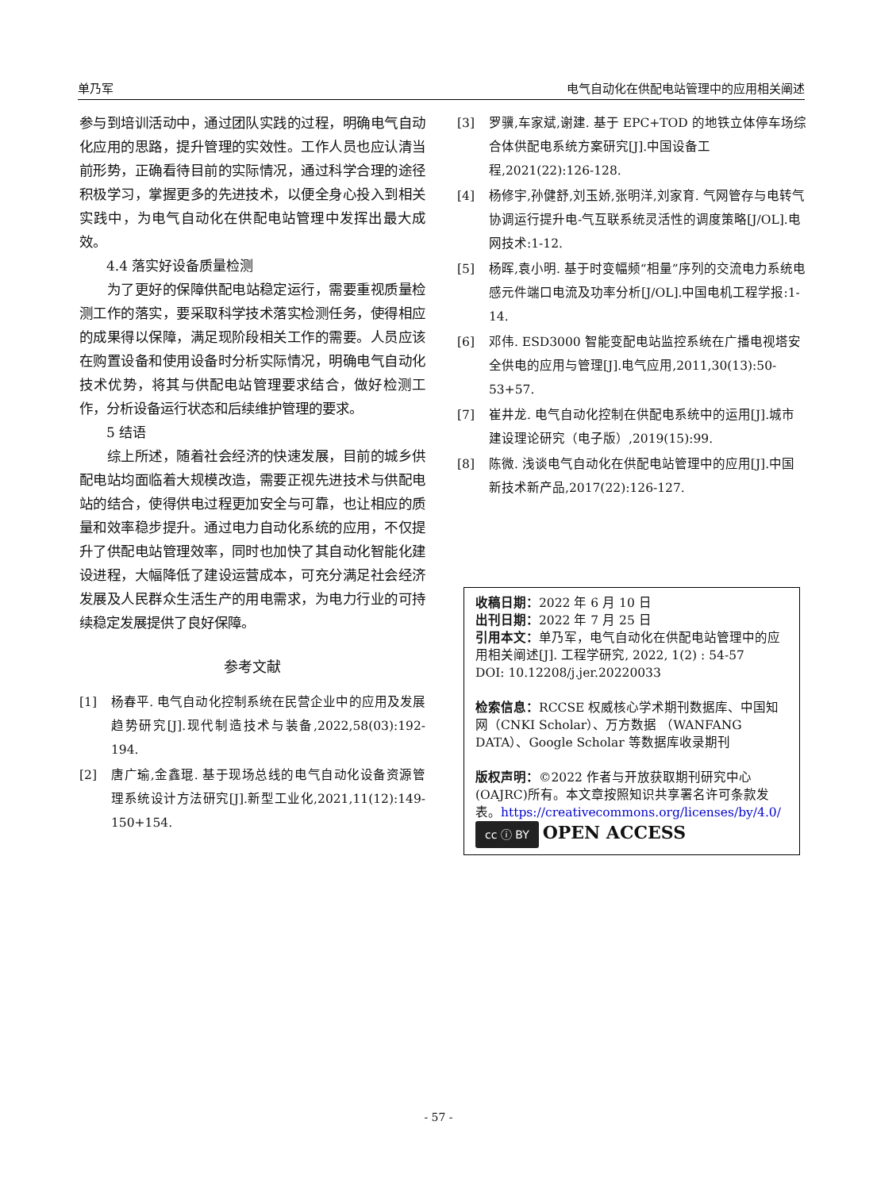单乃军 电气自动化在供配电站管理中的应用相关阐述
参与到培训活动中，通过团队实践的过程，明确电气自动化应用的思路，提升管理的实效性。工作人员也应认清当前形势，正确看待目前的实际情况，通过科学合理的途径积极学习，掌握更多的先进技术，以便全身心投入到相关实践中，为电气自动化在供配电站管理中发挥出最大成效。
4.4 落实好设备质量检测
为了更好的保障供配电站稳定运行，需要重视质量检测工作的落实，要采取科学技术落实检测任务，使得相应的成果得以保障，满足现阶段相关工作的需要。人员应该在购置设备和使用设备时分析实际情况，明确电气自动化技术优势，将其与供配电站管理要求结合，做好检测工作，分析设备运行状态和后续维护管理的要求。
5 结语
综上所述，随着社会经济的快速发展，目前的城乡供配电站均面临着大规模改造，需要正视先进技术与供配电站的结合，使得供电过程更加安全与可靠，也让相应的质量和效率稳步提升。通过电力自动化系统的应用，不仅提升了供配电站管理效率，同时也加快了其自动化智能化建设进程，大幅降低了建设运营成本，可充分满足社会经济发展及人民群众生活生产的用电需求，为电力行业的可持续稳定发展提供了良好保障。
参考文献
[1] 杨春平. 电气自动化控制系统在民营企业中的应用及发展趋势研究[J].现代制造技术与装备,2022,58(03):192-194.
[2] 唐广瑜,金鑫琨. 基于现场总线的电气自动化设备资源管理系统设计方法研究[J].新型工业化,2021,11(12):149-150+154.
[3] 罗骥,车家斌,谢建. 基于 EPC+TOD 的地铁立体停车场综合体供配电系统方案研究[J].中国设备工程,2021(22):126-128.
[4] 杨修宇,孙健舒,刘玉娇,张明洋,刘家育. 气网管存与电转气协调运行提升电-气互联系统灵活性的调度策略[J/OL].电网技术:1-12.
[5] 杨晖,袁小明. 基于时变幅频“相量”序列的交流电力系统电感元件端口电流及功率分析[J/OL].中国电机工程学报:1-14.
[6] 邓伟. ESD3000 智能变配电站监控系统在广播电视塔安全供电的应用与管理[J].电气应用,2011,30(13):50-53+57.
[7] 崔井龙. 电气自动化控制在供配电系统中的运用[J].城市建设理论研究（电子版）,2019(15):99.
[8] 陈微. 浅谈电气自动化在供配电站管理中的应用[J].中国新技术新产品,2017(22):126-127.
收稿日期：2022 年 6 月 10 日
出刊日期：2022 年 7 月 25 日
引用本文：单乃军，电气自动化在供配电站管理中的应用相关阐述[J]. 工程学研究, 2022, 1(2) : 54-57
DOI: 10.12208/j.jer.20220033
检索信息：RCCSE 权威核心学术期刊数据库、中国知网（CNKI Scholar）、万方数据 （WANFANG DATA）、Google Scholar 等数据库收录期刊
版权声明：©2022 作者与开放获取期刊研究中心(OAJRC)所有。本文章按照知识共享署名许可条款发表。https://creativecommons.org/licenses/by/4.0/
cc ⓘ BY OPEN ACCESS
- 57 -